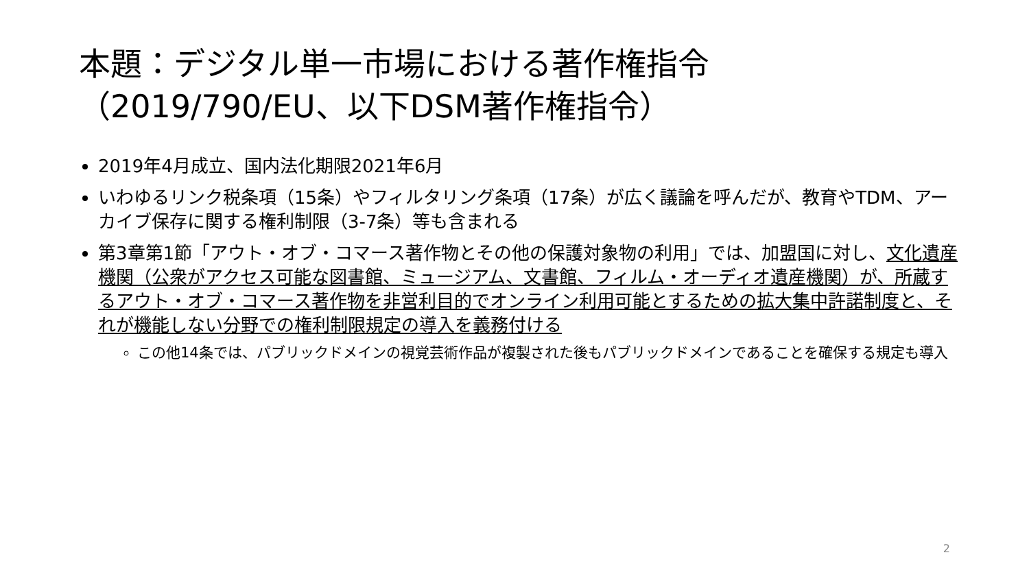本題：デジタル単一市場における著作権指令（2019/790/EU、以下DSM著作権指令）
2019年4月成立、国内法化期限2021年6月
いわゆるリンク税条項（15条）やフィルタリング条項（17条）が広く議論を呼んだが、教育やTDM、アーカイブ保存に関する権利制限（3-7条）等も含まれる
第3章第1節「アウト・オブ・コマース著作物とその他の保護対象物の利用」では、加盟国に対し、文化遺産機関（公衆がアクセス可能な図書館、ミュージアム、文書館、フィルム・オーディオ遺産機関）が、所蔵するアウト・オブ・コマース著作物を非営利目的でオンライン利用可能とするための拡大集中許諾制度と、それが機能しない分野での権利制限規定の導入を義務付ける
この他14条では、パブリックドメインの視覚芸術作品が複製された後もパブリックドメインであることを確保する規定も導入
2